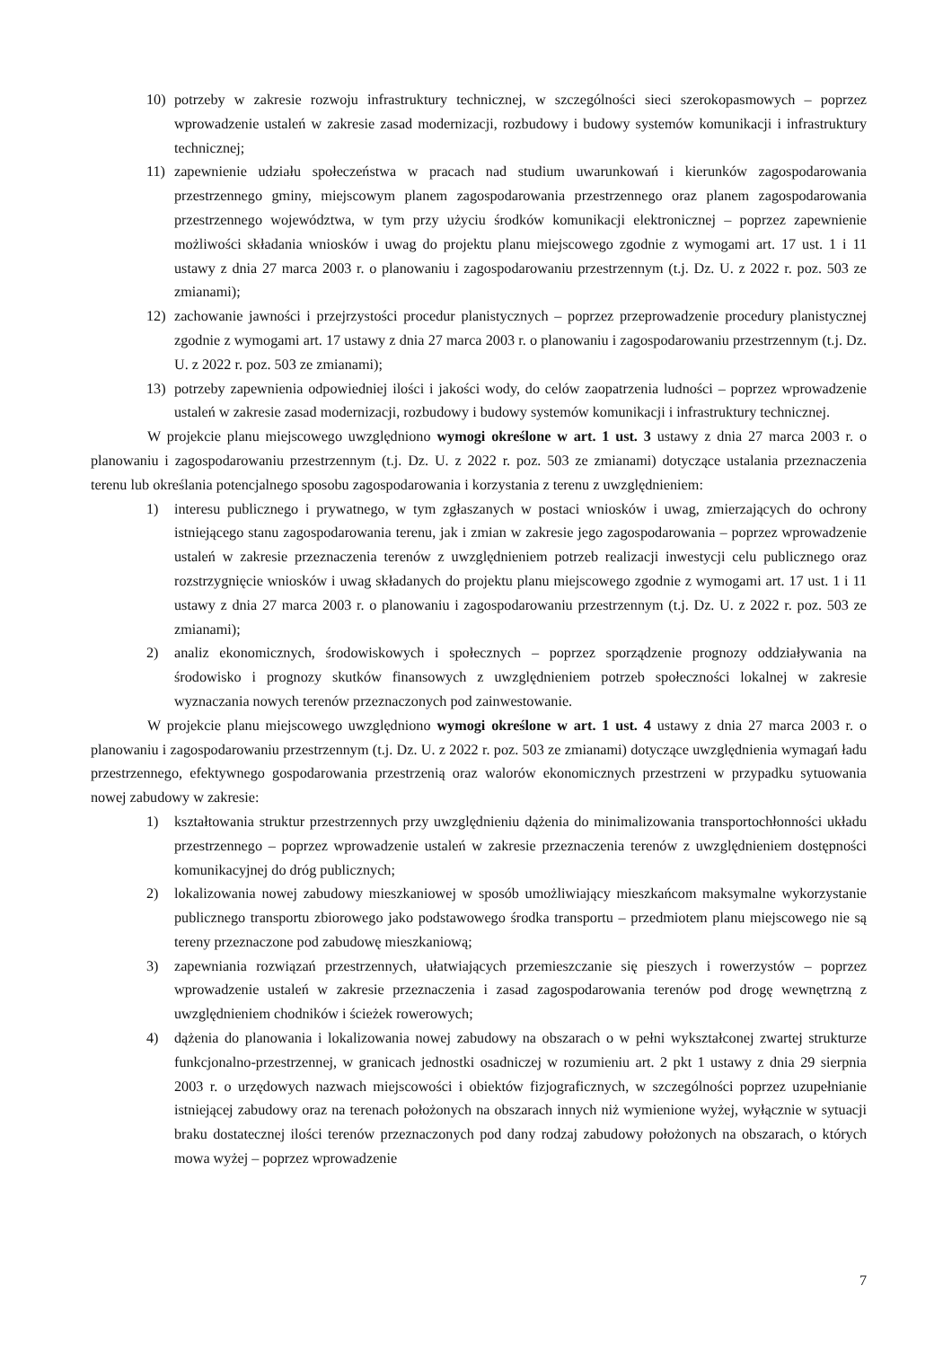10) potrzeby w zakresie rozwoju infrastruktury technicznej, w szczególności sieci szerokopasmowych – poprzez wprowadzenie ustaleń w zakresie zasad modernizacji, rozbudowy i budowy systemów komunikacji i infrastruktury technicznej;
11) zapewnienie udziału społeczeństwa w pracach nad studium uwarunkowań i kierunków zagospodarowania przestrzennego gminy, miejscowym planem zagospodarowania przestrzennego oraz planem zagospodarowania przestrzennego województwa, w tym przy użyciu środków komunikacji elektronicznej – poprzez zapewnienie możliwości składania wniosków i uwag do projektu planu miejscowego zgodnie z wymogami art. 17 ust. 1 i 11 ustawy z dnia 27 marca 2003 r. o planowaniu i zagospodarowaniu przestrzennym (t.j. Dz. U. z 2022 r. poz. 503 ze zmianami);
12) zachowanie jawności i przejrzystości procedur planistycznych – poprzez przeprowadzenie procedury planistycznej zgodnie z wymogami art. 17 ustawy z dnia 27 marca 2003 r. o planowaniu i zagospodarowaniu przestrzennym (t.j. Dz. U. z 2022 r. poz. 503 ze zmianami);
13) potrzeby zapewnienia odpowiedniej ilości i jakości wody, do celów zaopatrzenia ludności – poprzez wprowadzenie ustaleń w zakresie zasad modernizacji, rozbudowy i budowy systemów komunikacji i infrastruktury technicznej.
W projekcie planu miejscowego uwzględniono wymogi określone w art. 1 ust. 3 ustawy z dnia 27 marca 2003 r. o planowaniu i zagospodarowaniu przestrzennym (t.j. Dz. U. z 2022 r. poz. 503 ze zmianami) dotyczące ustalania przeznaczenia terenu lub określania potencjalnego sposobu zagospodarowania i korzystania z terenu z uwzględnieniem:
1) interesu publicznego i prywatnego, w tym zgłaszanych w postaci wniosków i uwag, zmierzających do ochrony istniejącego stanu zagospodarowania terenu, jak i zmian w zakresie jego zagospodarowania – poprzez wprowadzenie ustaleń w zakresie przeznaczenia terenów z uwzględnieniem potrzeb realizacji inwestycji celu publicznego oraz rozstrzygnięcie wniosków i uwag składanych do projektu planu miejscowego zgodnie z wymogami art. 17 ust. 1 i 11 ustawy z dnia 27 marca 2003 r. o planowaniu i zagospodarowaniu przestrzennym (t.j. Dz. U. z 2022 r. poz. 503 ze zmianami);
2) analiz ekonomicznych, środowiskowych i społecznych – poprzez sporządzenie prognozy oddziaływania na środowisko i prognozy skutków finansowych z uwzględnieniem potrzeb społeczności lokalnej w zakresie wyznaczania nowych terenów przeznaczonych pod zainwestowanie.
W projekcie planu miejscowego uwzględniono wymogi określone w art. 1 ust. 4 ustawy z dnia 27 marca 2003 r. o planowaniu i zagospodarowaniu przestrzennym (t.j. Dz. U. z 2022 r. poz. 503 ze zmianami) dotyczące uwzględnienia wymagań ładu przestrzennego, efektywnego gospodarowania przestrzenią oraz walorów ekonomicznych przestrzeni w przypadku sytuowania nowej zabudowy w zakresie:
1) kształtowania struktur przestrzennych przy uwzględnieniu dążenia do minimalizowania transportochłonności układu przestrzennego – poprzez wprowadzenie ustaleń w zakresie przeznaczenia terenów z uwzględnieniem dostępności komunikacyjnej do dróg publicznych;
2) lokalizowania nowej zabudowy mieszkaniowej w sposób umożliwiający mieszkańcom maksymalne wykorzystanie publicznego transportu zbiorowego jako podstawowego środka transportu – przedmiotem planu miejscowego nie są tereny przeznaczone pod zabudowę mieszkaniową;
3) zapewniania rozwiązań przestrzennych, ułatwiających przemieszczanie się pieszych i rowerzystów – poprzez wprowadzenie ustaleń w zakresie przeznaczenia i zasad zagospodarowania terenów pod drogę wewnętrzną z uwzględnieniem chodników i ścieżek rowerowych;
4) dążenia do planowania i lokalizowania nowej zabudowy na obszarach o w pełni wykształconej zwartej strukturze funkcjonalno-przestrzennej, w granicach jednostki osadniczej w rozumieniu art. 2 pkt 1 ustawy z dnia 29 sierpnia 2003 r. o urzędowych nazwach miejscowości i obiektów fizjograficznych, w szczególności poprzez uzupełnianie istniejącej zabudowy oraz na terenach położonych na obszarach innych niż wymienione wyżej, wyłącznie w sytuacji braku dostatecznej ilości terenów przeznaczonych pod dany rodzaj zabudowy położonych na obszarach, o których mowa wyżej – poprzez wprowadzenie
7